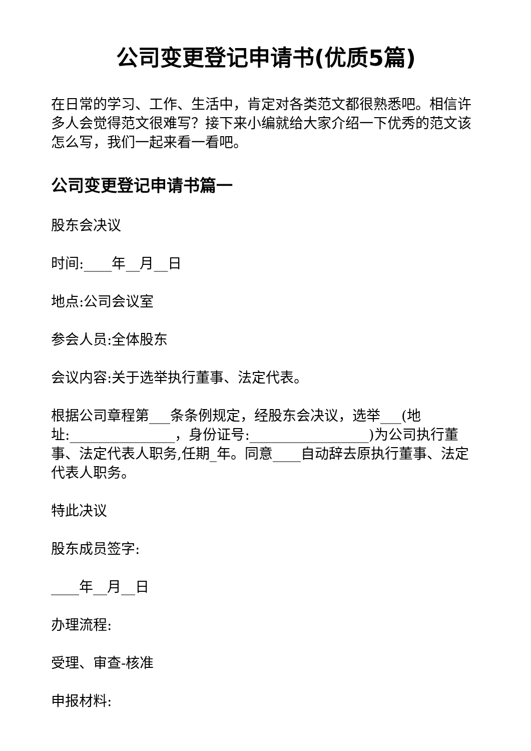公司变更登记申请书(优质5篇)
在日常的学习、工作、生活中，肯定对各类范文都很熟悉吧。相信许多人会觉得范文很难写？接下来小编就给大家介绍一下优秀的范文该怎么写，我们一起来看一看吧。
公司变更登记申请书篇一
股东会决议
时间:____年__月__日
地点:公司会议室
参会人员:全体股东
会议内容:关于选举执行董事、法定代表。
根据公司章程第___条条例规定，经股东会决议，选举___(地址:_______________，身份证号:_________________)为公司执行董事、法定代表人职务,任期_年。同意____自动辞去原执行董事、法定代表人职务。
特此决议
股东成员签字:
____年__月__日
办理流程:
受理、审查-核准
申报材料: